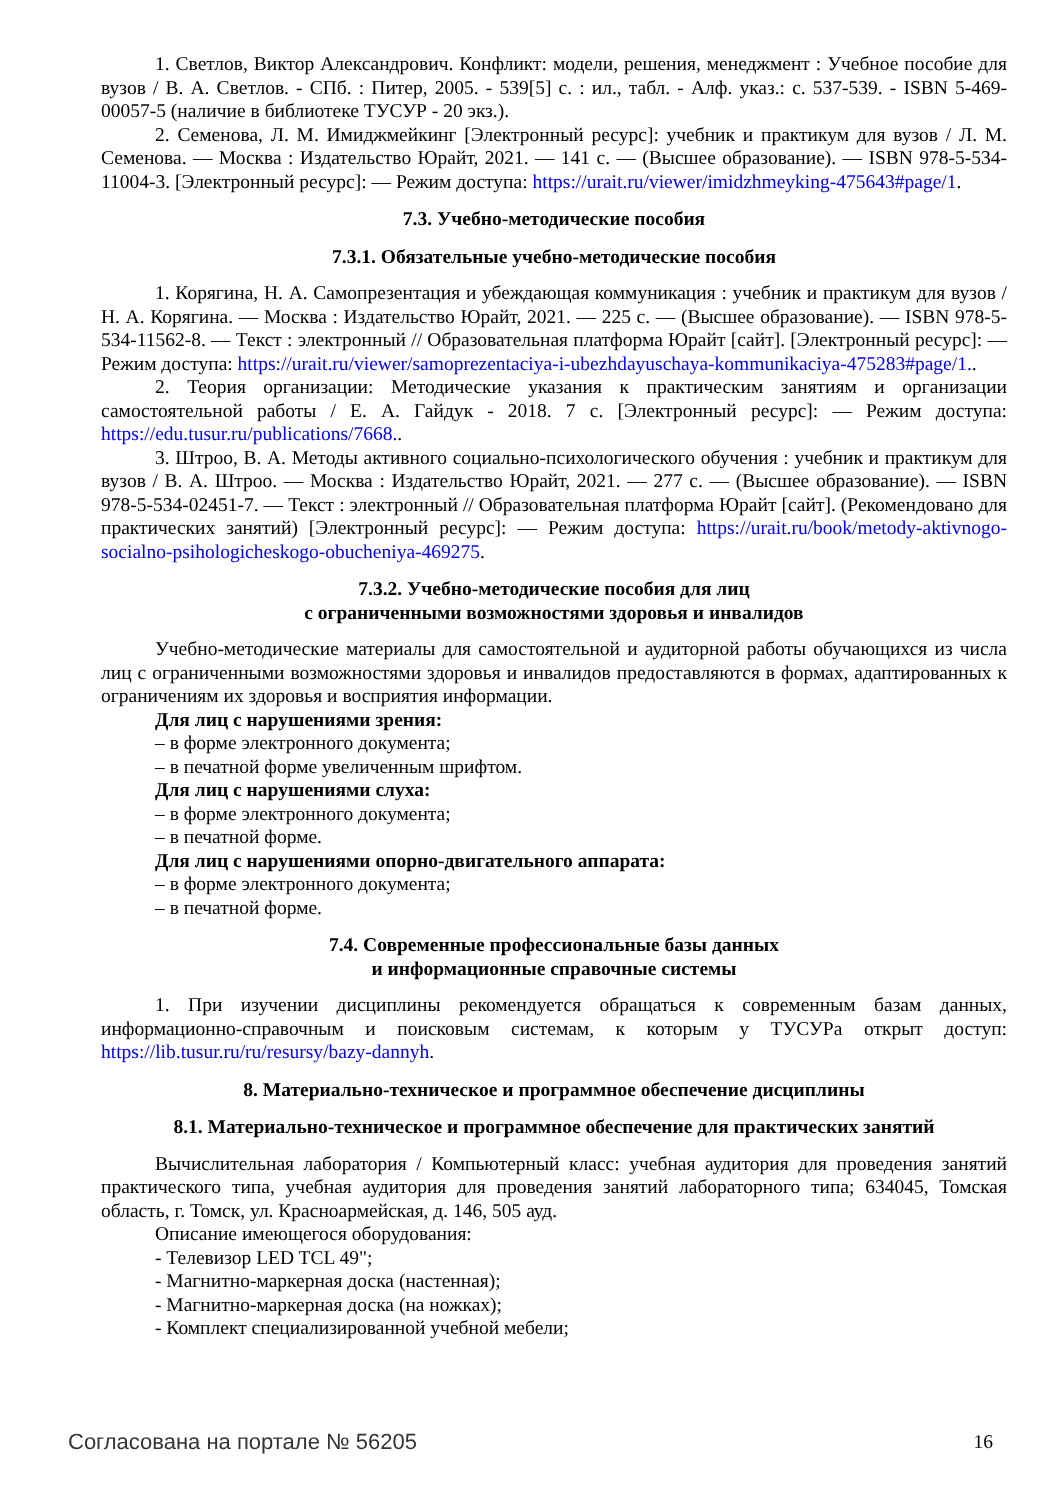1. Светлов, Виктор Александрович. Конфликт: модели, решения, менеджмент : Учебное пособие для вузов / В. А. Светлов. - СПб. : Питер, 2005. - 539[5] с. : ил., табл. - Алф. указ.: с. 537-539. - ISBN 5-469-00057-5 (наличие в библиотеке ТУСУР - 20 экз.).
2. Семенова, Л. М. Имиджмейкинг [Электронный ресурс]: учебник и практикум для вузов / Л. М. Семенова. — Москва : Издательство Юрайт, 2021. — 141 с. — (Высшее образование). — ISBN 978-5-534-11004-3. [Электронный ресурс]: — Режим доступа: https://urait.ru/viewer/imidzhmeyking-475643#page/1.
7.3. Учебно-методические пособия
7.3.1. Обязательные учебно-методические пособия
1. Корягина, Н. А. Самопрезентация и убеждающая коммуникация : учебник и практикум для вузов / Н. А. Корягина. — Москва : Издательство Юрайт, 2021. — 225 с. — (Высшее образование). — ISBN 978-5-534-11562-8. — Текст : электронный // Образовательная платформа Юрайт [сайт]. [Электронный ресурс]: — Режим доступа: https://urait.ru/viewer/samoprezentaciya-i-ubezhdayuschaya-kommunikaciya-475283#page/1..
2. Теория организации: Методические указания к практическим занятиям и организации самостоятельной работы / Е. А. Гайдук - 2018. 7 с. [Электронный ресурс]: — Режим доступа: https://edu.tusur.ru/publications/7668..
3. Штроо, В. А. Методы активного социально-психологического обучения : учебник и практикум для вузов / В. А. Штроо. — Москва : Издательство Юрайт, 2021. — 277 с. — (Высшее образование). — ISBN 978-5-534-02451-7. — Текст : электронный // Образовательная платформа Юрайт [сайт]. (Рекомендовано для практических занятий) [Электронный ресурс]: — Режим доступа: https://urait.ru/book/metody-aktivnogo-socialno-psihologicheskogo-obucheniya-469275.
7.3.2. Учебно-методические пособия для лиц
с ограниченными возможностями здоровья и инвалидов
Учебно-методические материалы для самостоятельной и аудиторной работы обучающихся из числа лиц с ограниченными возможностями здоровья и инвалидов предоставляются в формах, адаптированных к ограничениям их здоровья и восприятия информации.
Для лиц с нарушениями зрения:
– в форме электронного документа;
– в печатной форме увеличенным шрифтом.
Для лиц с нарушениями слуха:
– в форме электронного документа;
– в печатной форме.
Для лиц с нарушениями опорно-двигательного аппарата:
– в форме электронного документа;
– в печатной форме.
7.4. Современные профессиональные базы данных
и информационные справочные системы
1. При изучении дисциплины рекомендуется обращаться к современным базам данных, информационно-справочным и поисковым системам, к которым у ТУСУРа открыт доступ: https://lib.tusur.ru/ru/resursy/bazy-dannyh.
8. Материально-техническое и программное обеспечение дисциплины
8.1. Материально-техническое и программное обеспечение для практических занятий
Вычислительная лаборатория / Компьютерный класс: учебная аудитория для проведения занятий практического типа, учебная аудитория для проведения занятий лабораторного типа; 634045, Томская область, г. Томск, ул. Красноармейская, д. 146, 505 ауд.
Описание имеющегося оборудования:
- Телевизор LED TCL 49";
- Магнитно-маркерная доска (настенная);
- Магнитно-маркерная доска (на ножках);
- Комплект специализированной учебной мебели;
Согласована на портале № 56205 16